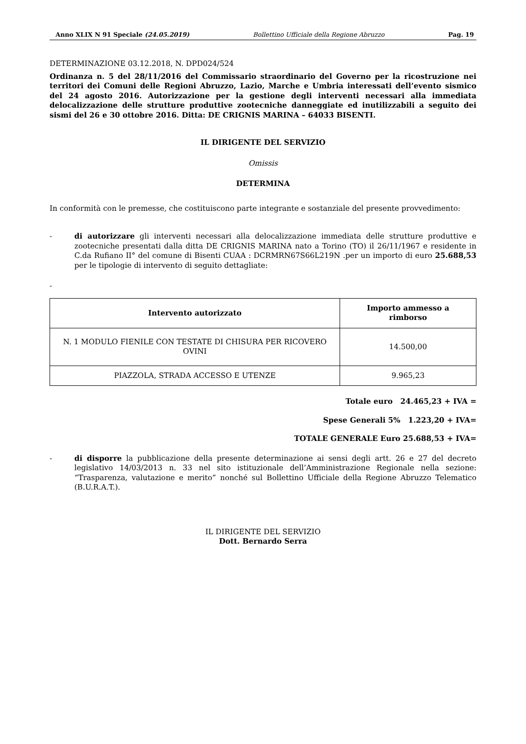Anno XLIX N 91 Speciale (24.05.2019) Bollettino Ufficiale della Regione Abruzzo Pag. 19
DETERMINAZIONE 03.12.2018, N. DPD024/524
Ordinanza n. 5 del 28/11/2016 del Commissario straordinario del Governo per la ricostruzione nei territori dei Comuni delle Regioni Abruzzo, Lazio, Marche e Umbria interessati dell’evento sismico del 24 agosto 2016. Autorizzazione per la gestione degli interventi necessari alla immediata delocalizzazione delle strutture produttive zootecniche danneggiate ed inutilizzabili a seguito dei sismi del 26 e 30 ottobre 2016. Ditta: DE CRIGNIS MARINA – 64033 BISENTI.
IL DIRIGENTE DEL SERVIZIO
Omissis
DETERMINA
In conformità con le premesse, che costituiscono parte integrante e sostanziale del presente provvedimento:
- di autorizzare gli interventi necessari alla delocalizzazione immediata delle strutture produttive e zootecniche presentati dalla ditta DE CRIGNIS MARINA nato a Torino (TO) il 26/11/1967 e residente in C.da Rufiano II° del comune di Bisenti CUAA : DCRMRN67S66L219N .per un importo di euro 25.688,53 per le tipologie di intervento di seguito dettagliate:
-
| Intervento autorizzato | Importo ammesso a rimborso |
| --- | --- |
| N. 1 MODULO FIENILE CON TESTATE DI CHISURA PER RICOVERO OVINI | 14.500,00 |
| PIAZZOLA, STRADA ACCESSO E UTENZE | 9.965,23 |
Totale euro 24.465,23 + IVA =
Spese Generali 5% 1.223,20 + IVA=
TOTALE GENERALE Euro 25.688,53 + IVA=
- di disporre la pubblicazione della presente determinazione ai sensi degli artt. 26 e 27 del decreto legislativo 14/03/2013 n. 33 nel sito istituzionale dell’Amministrazione Regionale nella sezione: “Trasparenza, valutazione e merito” nonché sul Bollettino Ufficiale della Regione Abruzzo Telematico (B.U.R.A.T.).
IL DIRIGENTE DEL SERVIZIO
Dott. Bernardo Serra